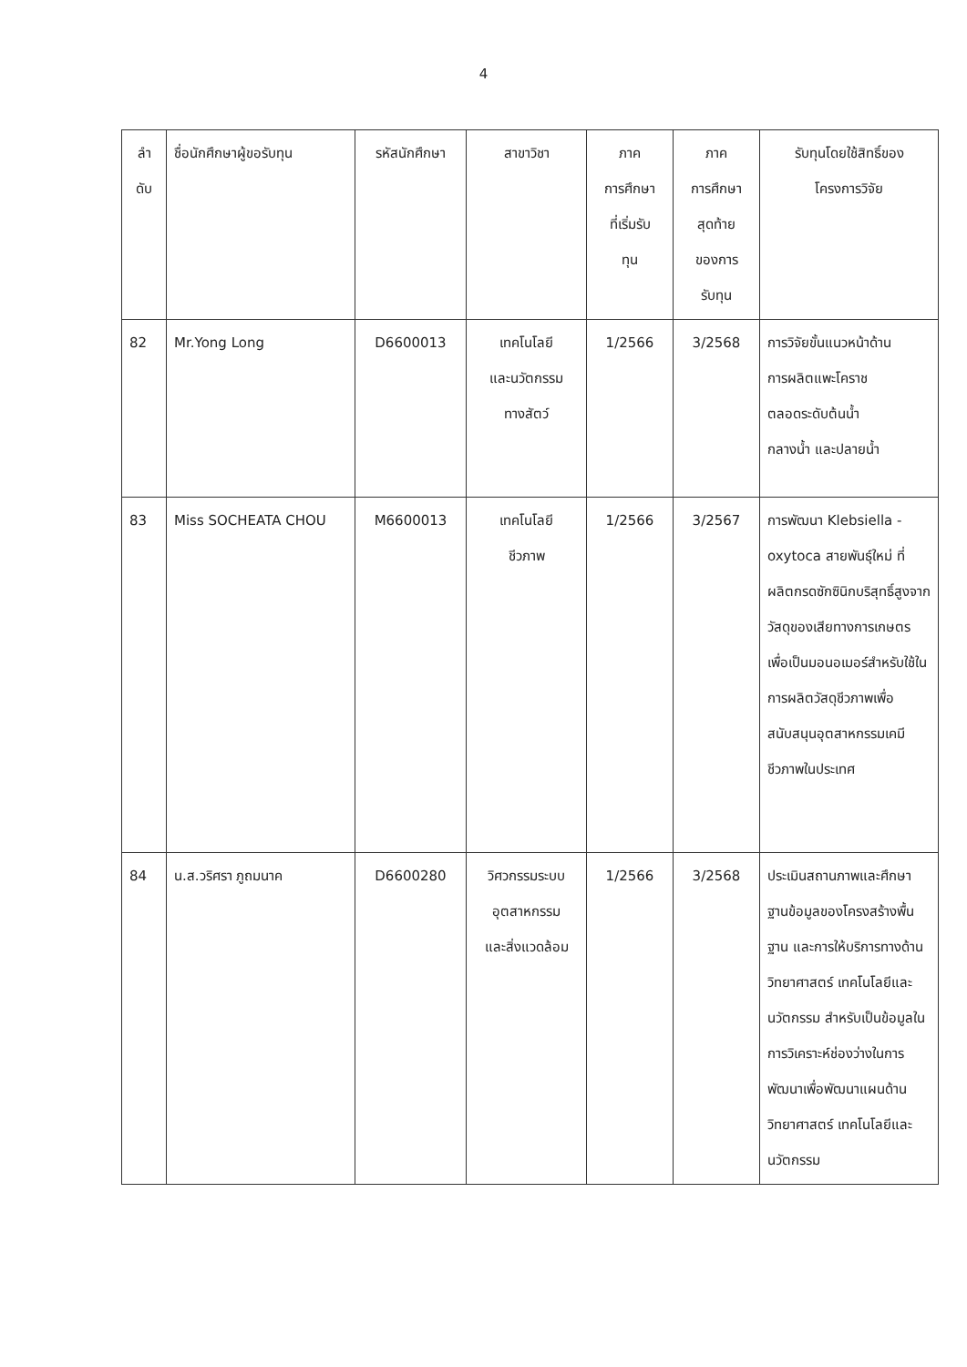4
| ลำ ดับ | ชื่อนักศึกษาผู้ขอรับทุน | รหัสนักศึกษา | สาขาวิชา | ภาค การศึกษา ที่เริ่มรับ ทุน | ภาค การศึกษา สุดท้าย ของการ รับทุน | รับทุนโดยใช้สิทธิ์ของ โครงการวิจัย |
| --- | --- | --- | --- | --- | --- | --- |
| 82 | Mr.Yong Long | D6600013 | เทคโนโลยี และนวัตกรรม ทางสัตว์ | 1/2566 | 3/2568 | การวิจัยขั้นแนวหน้าด้าน การผลิตแพะโคราช ตลอดระดับต้นน้ำ กลางน้ำ และปลายน้ำ |
| 83 | Miss SOCHEATA CHOU | M6600013 | เทคโนโลยี ชีวภาพ | 1/2566 | 3/2567 | การพัฒนา Klebsiella - oxytoca สายพันธุ์ใหม่ ที่ผลิตกรดซักซินิกบริสุทธิ์สูงจากวัสดุของเสียทางการเกษตรเพื่อเป็นมอนอเมอร์สำหรับใช้ในการผลิตวัสดุชีวภาพเพื่อสนับสนุนอุตสาหกรรมเคมีชีวภาพในประเทศ |
| 84 | น.ส.วริศรา ภูถมนาค | D6600280 | วิศวกรรมระบบ อุตสาหกรรม และสิ่งแวดล้อม | 1/2566 | 3/2568 | ประเมินสถานภาพและศึกษาฐานข้อมูลของโครงสร้างพื้นฐาน และการให้บริการทางด้านวิทยาศาสตร์ เทคโนโลยีและนวัตกรรม สำหรับเป็นข้อมูลในการวิเคราะห์ช่องว่างในการพัฒนาเพื่อพัฒนาแผนด้านวิทยาศาสตร์ เทคโนโลยีและนวัตกรรม |